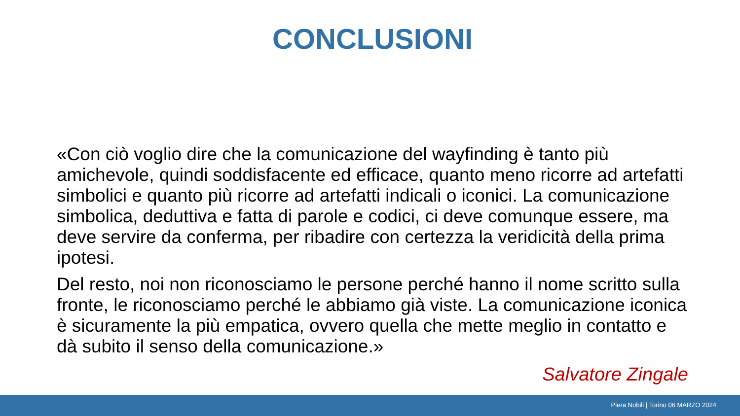CONCLUSIONI
«Con ciò voglio dire che la comunicazione del wayfinding è tanto più amichevole, quindi soddisfacente ed efficace, quanto meno ricorre ad artefatti simbolici e quanto più ricorre ad artefatti indicali o iconici. La comunicazione simbolica, deduttiva e fatta di parole e codici, ci deve comunque essere, ma deve servire da conferma, per ribadire con certezza la veridicità della prima ipotesi.
Del resto, noi non riconosciamo le persone perché hanno il nome scritto sulla fronte, le riconosciamo perché le abbiamo già viste. La comunicazione iconica è sicuramente la più empatica, ovvero quella che mette meglio in contatto e dà subito il senso della comunicazione.»
Salvatore Zingale
Piera Nobili | Torino 06 MARZO 2024